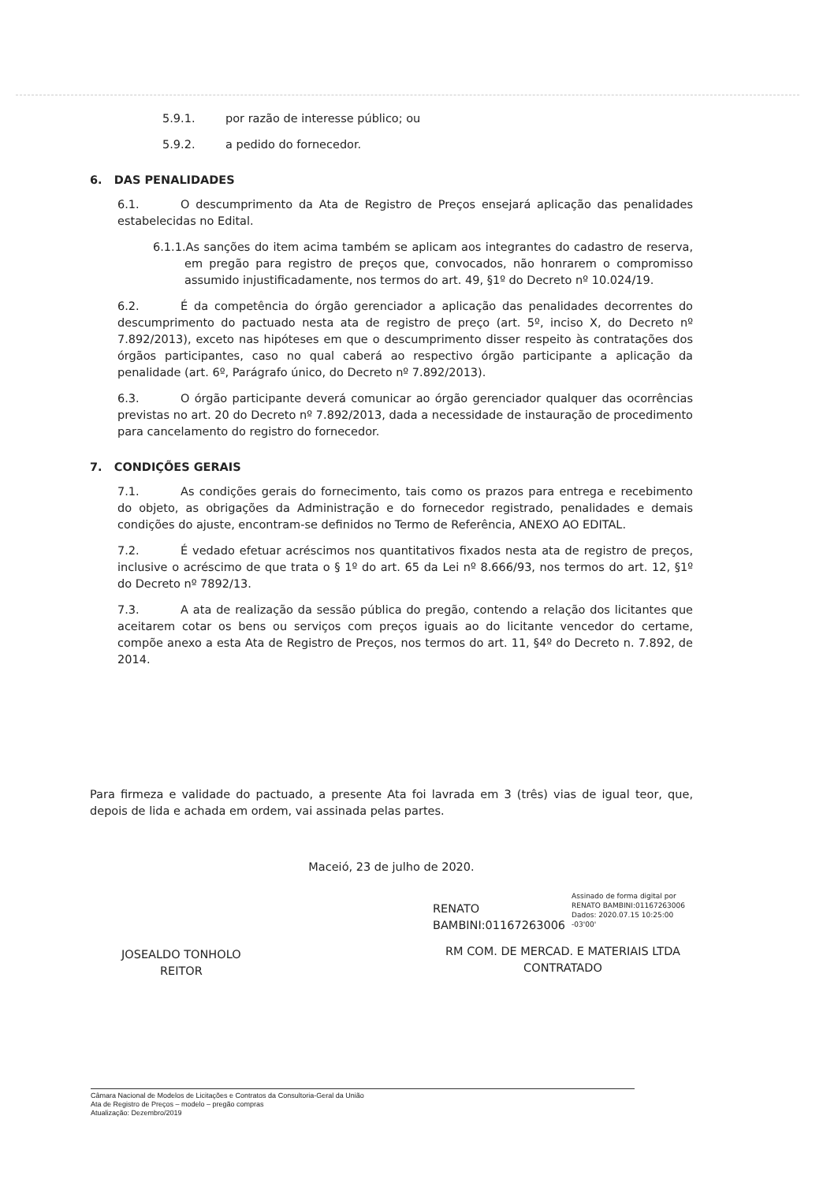5.9.1. por razão de interesse público; ou
5.9.2. a pedido do fornecedor.
6. DAS PENALIDADES
6.1. O descumprimento da Ata de Registro de Preços ensejará aplicação das penalidades estabelecidas no Edital.
6.1.1.As sanções do item acima também se aplicam aos integrantes do cadastro de reserva, em pregão para registro de preços que, convocados, não honrarem o compromisso assumido injustificadamente, nos termos do art. 49, §1º do Decreto nº 10.024/19.
6.2. É da competência do órgão gerenciador a aplicação das penalidades decorrentes do descumprimento do pactuado nesta ata de registro de preço (art. 5º, inciso X, do Decreto nº 7.892/2013), exceto nas hipóteses em que o descumprimento disser respeito às contratações dos órgãos participantes, caso no qual caberá ao respectivo órgão participante a aplicação da penalidade (art. 6º, Parágrafo único, do Decreto nº 7.892/2013).
6.3. O órgão participante deverá comunicar ao órgão gerenciador qualquer das ocorrências previstas no art. 20 do Decreto nº 7.892/2013, dada a necessidade de instauração de procedimento para cancelamento do registro do fornecedor.
7. CONDIÇÕES GERAIS
7.1. As condições gerais do fornecimento, tais como os prazos para entrega e recebimento do objeto, as obrigações da Administração e do fornecedor registrado, penalidades e demais condições do ajuste, encontram-se definidos no Termo de Referência, ANEXO AO EDITAL.
7.2. É vedado efetuar acréscimos nos quantitativos fixados nesta ata de registro de preços, inclusive o acréscimo de que trata o § 1º do art. 65 da Lei nº 8.666/93, nos termos do art. 12, §1º do Decreto nº 7892/13.
7.3. A ata de realização da sessão pública do pregão, contendo a relação dos licitantes que aceitarem cotar os bens ou serviços com preços iguais ao do licitante vencedor do certame, compõe anexo a esta Ata de Registro de Preços, nos termos do art. 11, §4º do Decreto n. 7.892, de 2014.
Para firmeza e validade do pactuado, a presente Ata foi lavrada em 3 (três) vias de igual teor, que, depois de lida e achada em ordem, vai assinada pelas partes.
Maceió, 23 de julho de 2020.
JOSEALDO TONHOLO
REITOR
RENATO
BAMBINI:01167263006
Assinado de forma digital por RENATO BAMBINI:01167263006 Dados: 2020.07.15 10:25:00 -03'00'
RM COM. DE MERCAD. E MATERIAIS LTDA
CONTRATADO
Câmara Nacional de Modelos de Licitações e Contratos da Consultoria-Geral da União
Ata de Registro de Preços – modelo – pregão compras
Atualização: Dezembro/2019